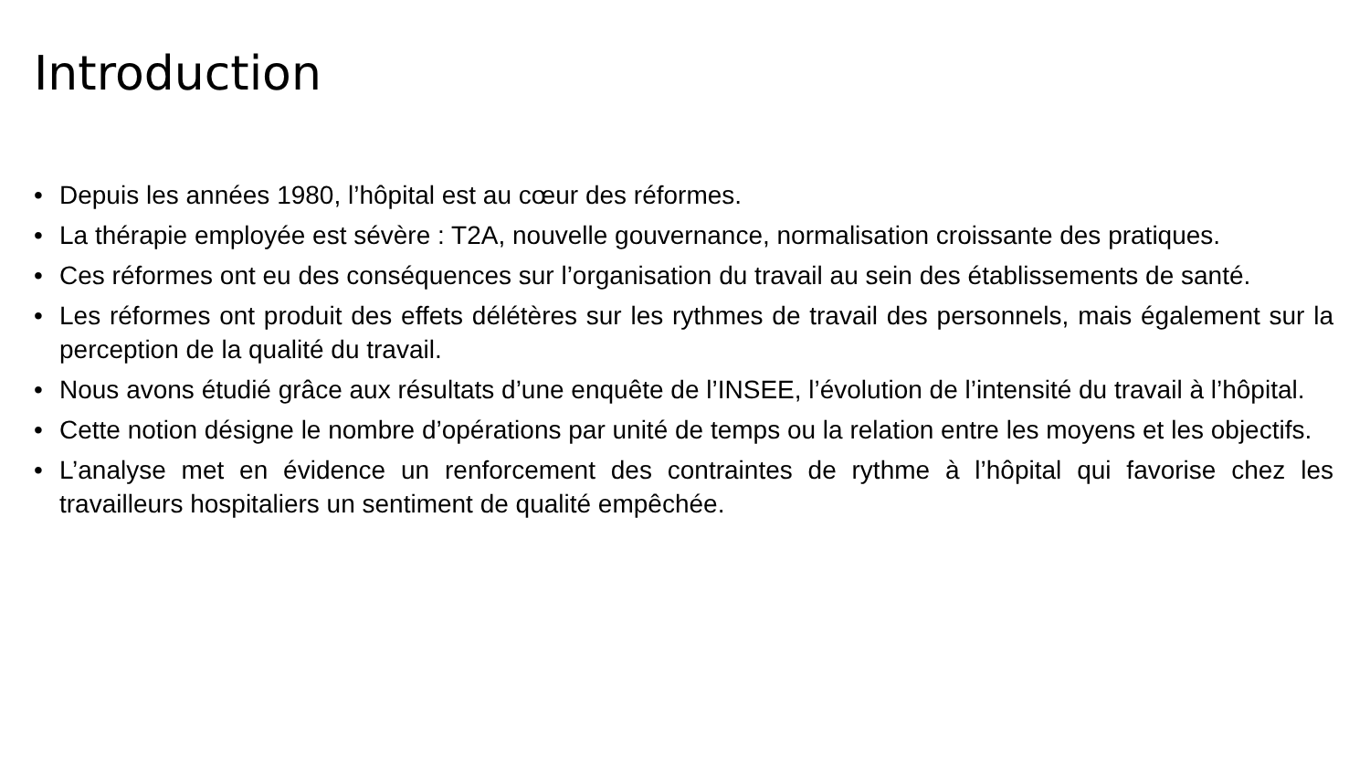Introduction
• Depuis les années 1980, l’hôpital est au cœur des réformes.
• La thérapie employée est sévère : T2A, nouvelle gouvernance, normalisation croissante des pratiques.
• Ces réformes ont eu des conséquences sur l’organisation du travail au sein des établissements de santé.
• Les réformes ont produit des effets délétères sur les rythmes de travail des personnels, mais également sur la perception de la qualité du travail.
• Nous avons étudié grâce aux résultats d’une enquête de l’INSEE, l’évolution de l’intensité du travail à l’hôpital.
• Cette notion désigne le nombre d’opérations par unité de temps ou la relation entre les moyens et les objectifs.
• L’analyse met en évidence un renforcement des contraintes de rythme à l’hôpital qui favorise chez les travailleurs hospitaliers un sentiment de qualité empêchée.